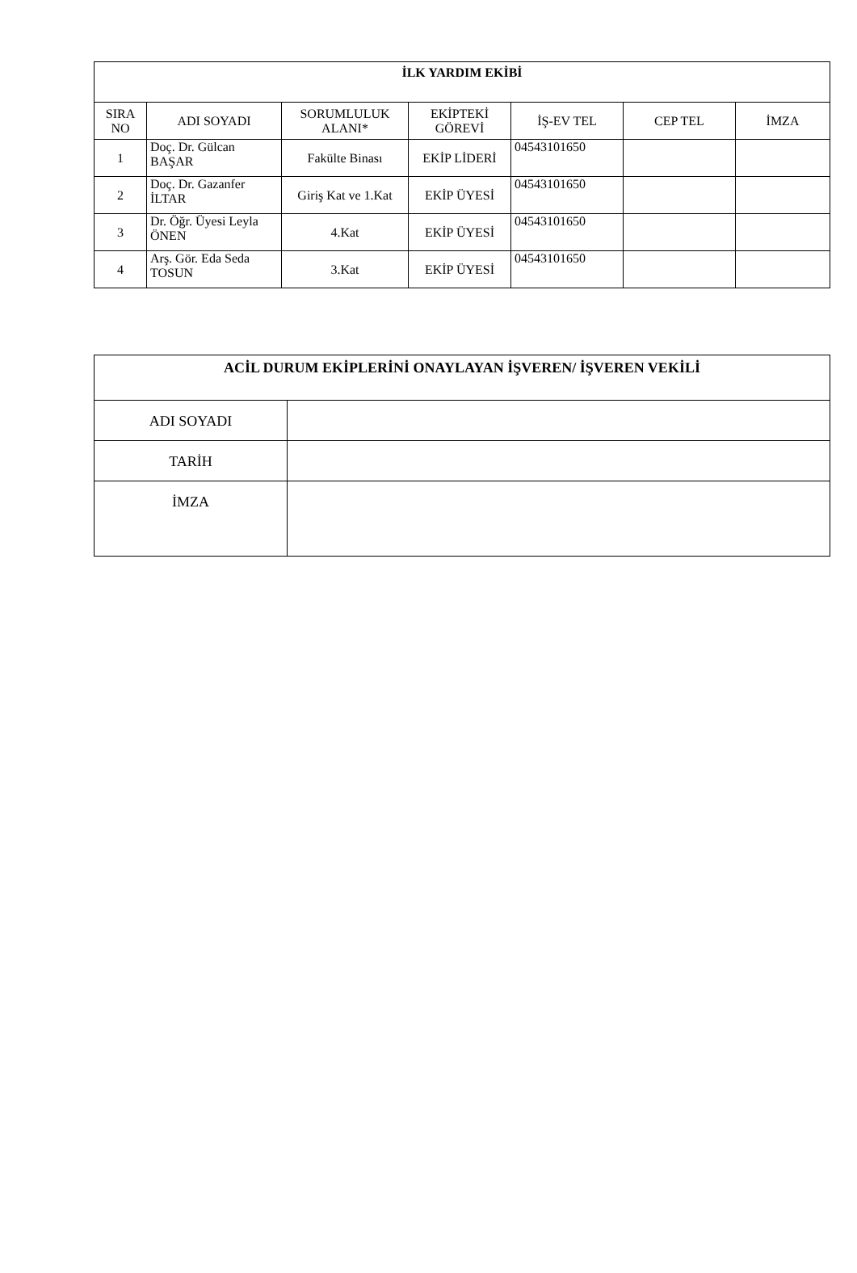| İLK YARDIM EKİBİ | | | | | | |
| --- | --- | --- | --- | --- | --- | --- |
| SIRA NO | ADI SOYADI | SORUMLULUK ALANI* | EKİPTEKİ GÖREVİ | İŞ-EV TEL | CEP TEL | İMZA |
| 1 | Doç. Dr. Gülcan BAŞAR | Fakülte Binası | EKİP LİDERİ | 04543101650 | | |
| 2 | Doç. Dr. Gazanfer İLTAR | Giriş Kat ve 1.Kat | EKİP ÜYESİ | 04543101650 | | |
| 3 | Dr. Öğr. Üyesi Leyla ÖNEN | 4.Kat | EKİP ÜYESİ | 04543101650 | | |
| 4 | Arş. Gör. Eda Seda TOSUN | 3.Kat | EKİP ÜYESİ | 04543101650 | | |
| ACİL DURUM EKİPLERİNİ ONAYLAYAN İŞVEREN/ İŞVEREN VEKİLİ | |
| --- | --- |
| ADI SOYADI | |
| TARİH | |
| İMZA | |